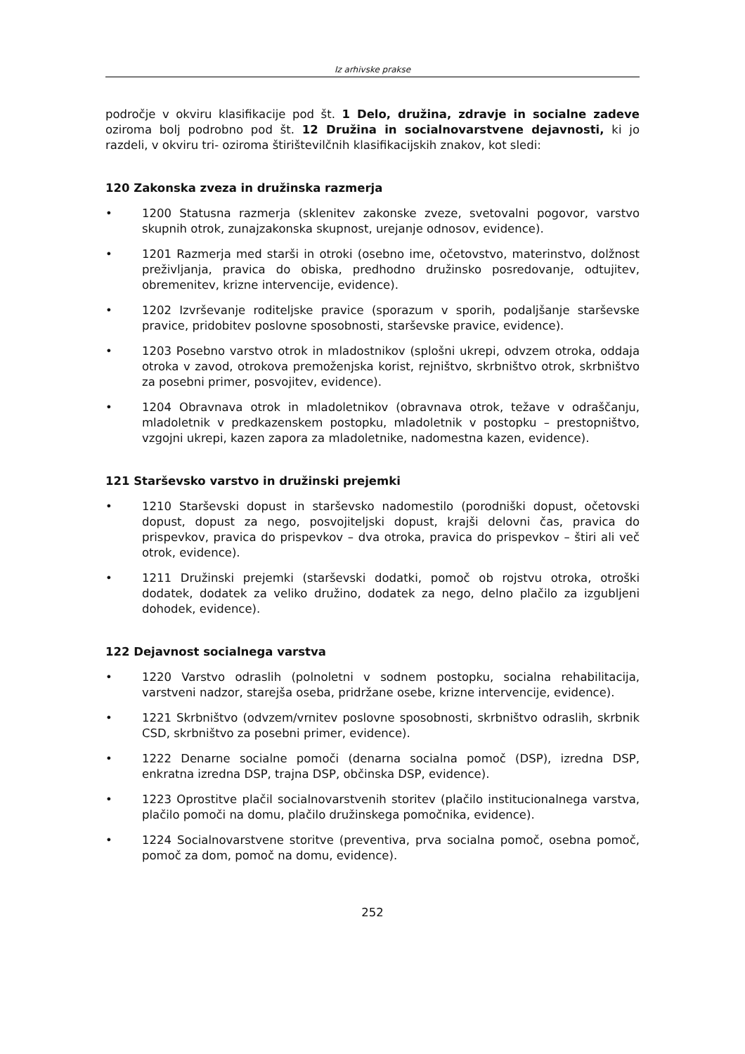Iz arhivske prakse
področje v okviru klasifikacije pod št. 1 Delo, družina, zdravje in socialne zadeve oziroma bolj podrobno pod št. 12 Družina in socialnovarstvene dejavnosti, ki jo razdeli, v okviru tri- oziroma štirištevilčnih klasifikacijskih znakov, kot sledi:
120 Zakonska zveza in družinska razmerja
• 1200 Statusna razmerja (sklenitev zakonske zveze, svetovalni pogovor, varstvo skupnih otrok, zunajzakonska skupnost, urejanje odnosov, evidence).
• 1201 Razmerja med starši in otroki (osebno ime, očetovstvo, materinstvo, dolžnost preživljanja, pravica do obiska, predhodno družinsko posredovanje, odtujitev, obremenitev, krizne intervencije, evidence).
• 1202 Izvrševanje roditeljske pravice (sporazum v sporih, podaljšanje starševske pravice, pridobitev poslovne sposobnosti, starševske pravice, evidence).
• 1203 Posebno varstvo otrok in mladostnikov (splošni ukrepi, odvzem otroka, oddaja otroka v zavod, otrokova premoženjska korist, rejništvo, skrbništvo otrok, skrbništvo za posebni primer, posvojitev, evidence).
• 1204 Obravnava otrok in mladoletnikov (obravnava otrok, težave v odraščanju, mladoletnik v predkazenskem postopku, mladoletnik v postopku – prestopništvo, vzgojni ukrepi, kazen zapora za mladoletnike, nadomestna kazen, evidence).
121 Starševsko varstvo in družinski prejemki
• 1210 Starševski dopust in starševsko nadomestilo (porodniški dopust, očetovski dopust, dopust za nego, posvojiteljski dopust, krajši delovni čas, pravica do prispevkov, pravica do prispevkov – dva otroka, pravica do prispevkov – štiri ali več otrok, evidence).
• 1211 Družinski prejemki (starševski dodatki, pomoč ob rojstvu otroka, otroški dodatek, dodatek za veliko družino, dodatek za nego, delno plačilo za izgubljeni dohodek, evidence).
122 Dejavnost socialnega varstva
• 1220 Varstvo odraslih (polnoletni v sodnem postopku, socialna rehabilitacija, varstveni nadzor, starejša oseba, pridržane osebe, krizne intervencije, evidence).
• 1221 Skrbništvo (odvzem/vrnitev poslovne sposobnosti, skrbništvo odraslih, skrbnik CSD, skrbništvo za posebni primer, evidence).
• 1222 Denarne socialne pomoči (denarna socialna pomoč (DSP), izredna DSP, enkratna izredna DSP, trajna DSP, občinska DSP, evidence).
• 1223 Oprostitve plačil socialnovarstvenih storitev (plačilo institucionalnega varstva, plačilo pomoči na domu, plačilo družinskega pomočnika, evidence).
• 1224 Socialnovarstvene storitve (preventiva, prva socialna pomoč, osebna pomoč, pomoč za dom, pomoč na domu, evidence).
252